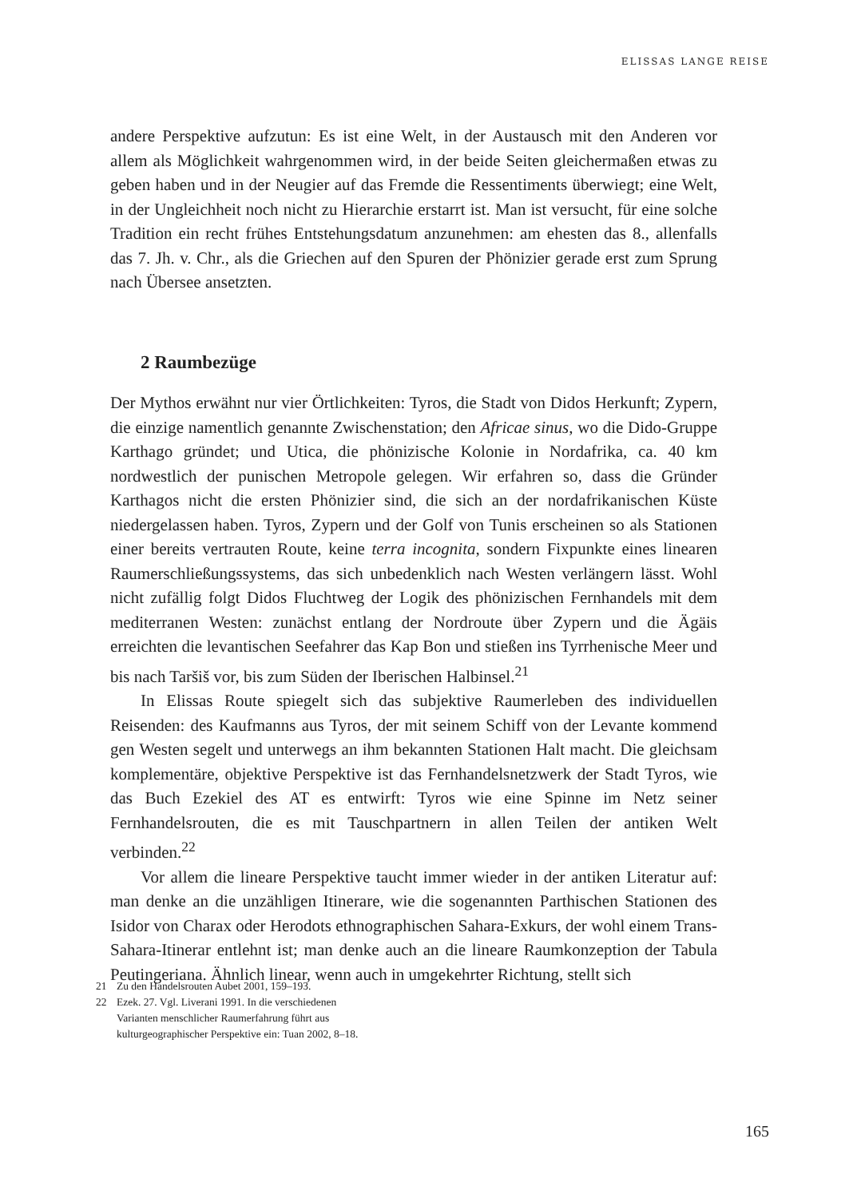ELISSAS LANGE REISE
andere Perspektive aufzutun: Es ist eine Welt, in der Austausch mit den Anderen vor allem als Möglichkeit wahrgenommen wird, in der beide Seiten gleichermaßen etwas zu geben haben und in der Neugier auf das Fremde die Ressentiments überwiegt; eine Welt, in der Ungleichheit noch nicht zu Hierarchie erstarrt ist. Man ist versucht, für eine solche Tradition ein recht frühes Entstehungsdatum anzunehmen: am ehesten das 8., allenfalls das 7. Jh. v. Chr., als die Griechen auf den Spuren der Phönizier gerade erst zum Sprung nach Übersee ansetzten.
2 Raumbezüge
Der Mythos erwähnt nur vier Örtlichkeiten: Tyros, die Stadt von Didos Herkunft; Zypern, die einzige namentlich genannte Zwischenstation; den Africae sinus, wo die Dido-Gruppe Karthago gründet; und Utica, die phönizische Kolonie in Nordafrika, ca. 40 km nordwestlich der punischen Metropole gelegen. Wir erfahren so, dass die Gründer Karthagos nicht die ersten Phönizier sind, die sich an der nordafrikanischen Küste niedergelassen haben. Tyros, Zypern und der Golf von Tunis erscheinen so als Stationen einer bereits vertrauten Route, keine terra incognita, sondern Fixpunkte eines linearen Raumerschließungssystems, das sich unbedenklich nach Westen verlängern lässt. Wohl nicht zufällig folgt Didos Fluchtweg der Logik des phönizischen Fernhandels mit dem mediterranen Westen: zunächst entlang der Nordroute über Zypern und die Ägäis erreichten die levantischen Seefahrer das Kap Bon und stießen ins Tyrrhenische Meer und bis nach Taršiš vor, bis zum Süden der Iberischen Halbinsel.<sup>21</sup>
In Elissas Route spiegelt sich das subjektive Raumerleben des individuellen Reisenden: des Kaufmanns aus Tyros, der mit seinem Schiff von der Levante kommend gen Westen segelt und unterwegs an ihm bekannten Stationen Halt macht. Die gleichsam komplementäre, objektive Perspektive ist das Fernhandelsnetzwerk der Stadt Tyros, wie das Buch Ezekiel des AT es entwirft: Tyros wie eine Spinne im Netz seiner Fernhandelsrouten, die es mit Tauschpartnern in allen Teilen der antiken Welt verbinden.<sup>22</sup>
Vor allem die lineare Perspektive taucht immer wieder in der antiken Literatur auf: man denke an die unzähligen Itinerare, wie die sogenannten Parthischen Stationen des Isidor von Charax oder Herodots ethnographischen Sahara-Exkurs, der wohl einem Trans-Sahara-Itinerar entlehnt ist; man denke auch an die lineare Raumkonzeption der Tabula Peutingeriana. Ähnlich linear, wenn auch in umgekehrter Richtung, stellt sich
21 Zu den Handelsrouten Aubet 2001, 159–193.
22 Ezek. 27. Vgl. Liverani 1991. In die verschiedenen Varianten menschlicher Raumerfahrung führt aus kulturgeographischer Perspektive ein: Tuan 2002, 8–18.
165